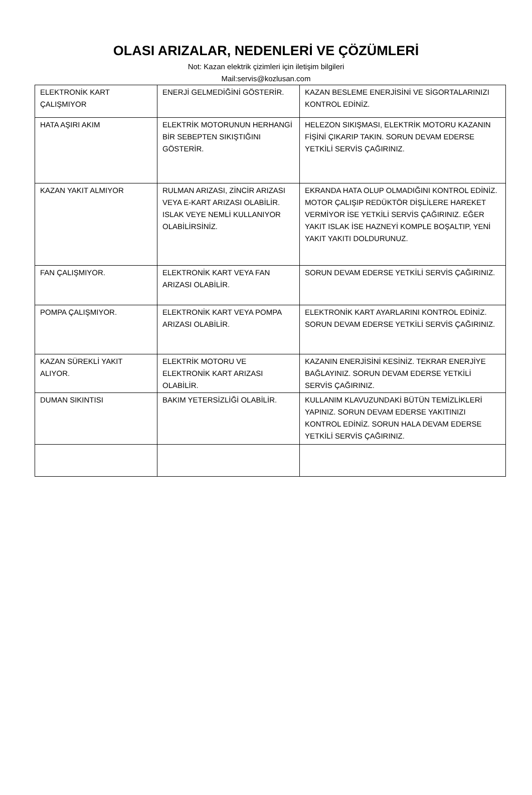OLASI ARIZALAR, NEDENLERİ VE ÇÖZÜMLERİ
Not: Kazan elektrik çizimleri için iletişim bilgileri
Mail:servis@kozlusan.com
| ELEKTRONİK KART ÇALIŞMIYOR | ENERJİ GELMEDİĞİNİ GÖSTERİR. | KAZAN BESLEME ENERJİSİNİ VE SİGORTALARINIZI KONTROL EDİNİZ. |
| HATA AŞIRI AKIM | ELEKTRİK MOTORUNUN HERHANGİ BİR SEBEPTEN SIKIŞTIĞINI GÖSTERİR. | HELEZON SIKIŞMASI, ELEKTRİK MOTORU KAZANIN FİŞİNİ ÇIKARIP TAKIN. SORUN DEVAM EDERSE YETKİLİ SERVİS ÇAĞIRINIZ. |
| KAZAN YAKIT ALMIYOR | RULMAN ARIZASI, ZİNCİR ARIZASI VEYA E-KART ARIZASI OLABİLİR. ISLAK VEYE NEMLİ KULLANIYOR OLABİLİRSİNİZ. | EKRANDA HATA OLUP OLMADIĞINI KONTROL EDİNİZ. MOTOR ÇALIŞIP REDÜKTÖR DİŞLİLERE HAREKET VERMİYOR İSE YETKİLİ SERVİS ÇAĞIRINIZ. EĞER YAKIT ISLAK İSE HAZNEYİ KOMPLE BOŞALTIP, YENİ YAKIT YAKITI DOLDURUNUZ. |
| FAN ÇALIŞMIYOR. | ELEKTRONİK KART VEYA FAN ARIZASI OLABİLİR. | SORUN DEVAM EDERSE YETKİLİ SERVİS ÇAĞIRINIZ. |
| POMPA ÇALIŞMIYOR. | ELEKTRONİK KART VEYA POMPA ARIZASI OLABİLİR. | ELEKTRONİK KART AYARLARINI KONTROL EDİNİZ. SORUN DEVAM EDERSE YETKİLİ SERVİS ÇAĞIRINIZ. |
| KAZAN SÜREKLİ YAKIT ALIYOR. | ELEKTRİK MOTORU VE ELEKTRONİK KART ARIZASI OLABİLİR. | KAZANIN ENERJİSİNİ KESİNİZ. TEKRAR ENERJİYE BAĞLAYINIZ. SORUN DEVAM EDERSE YETKİLİ SERVİS ÇAĞIRINIZ. |
| DUMAN SIKINTISI | BAKIM YETERSİZLİĞİ OLABİLİR. | KULLANIM KLAVUZUNDAKİ BÜTÜN TEMİZLİKLERİ YAPINIZ. SORUN DEVAM EDERSE YAKITINIZI KONTROL EDİNİZ. SORUN HALA DEVAM EDERSE YETKİLİ SERVİS ÇAĞIRINIZ. |